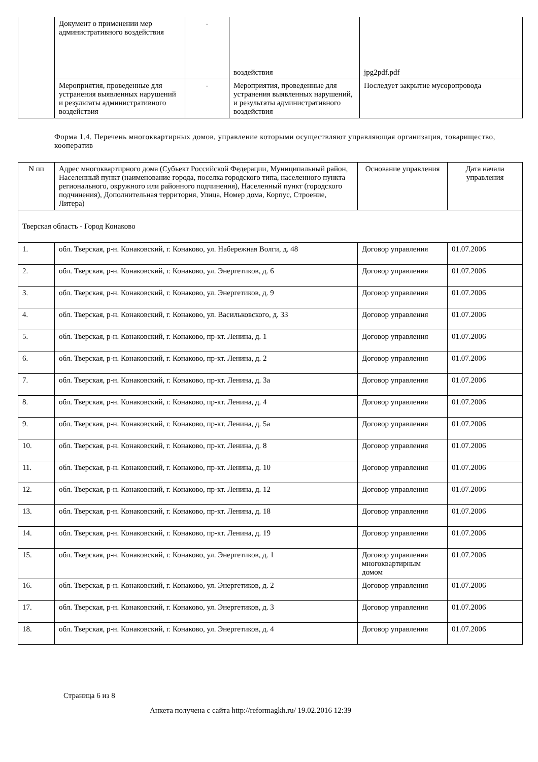| | Документ о применении мер административного воздействия | - | воздействия | jpg2pdf.pdf |
| | Мероприятия, проведенные для устранения выявленных нарушений и результаты административного воздействия | - | Мероприятия, проведенные для устранения выявленных нарушений, и результаты административного воздействия | Последует закрытие мусоропровода |
Форма 1.4. Перечень многоквартирных домов, управление которыми осуществляют управляющая организация, товарищество, кооператив
| N пп | Адрес многоквартирного дома (Субъект Российской Федерации, Муниципальный район, Населенный пункт (наименование города, поселка городского типа, населенного пункта регионального, окружного или районного подчинения), Населенный пункт (городского подчинения), Дополнительная территория, Улица, Номер дома, Корпус, Строение, Литера) | Основание управления | Дата начала управления |
| --- | --- | --- | --- |
| Тверская область - Город Конаково | | | |
| 1. | обл. Тверская, р-н. Конаковский, г. Конаково, ул. Набережная Волги, д. 48 | Договор управления | 01.07.2006 |
| 2. | обл. Тверская, р-н. Конаковский, г. Конаково, ул. Энергетиков, д. 6 | Договор управления | 01.07.2006 |
| 3. | обл. Тверская, р-н. Конаковский, г. Конаково, ул. Энергетиков, д. 9 | Договор управления | 01.07.2006 |
| 4. | обл. Тверская, р-н. Конаковский, г. Конаково, ул. Васильковского, д. 33 | Договор управления | 01.07.2006 |
| 5. | обл. Тверская, р-н. Конаковский, г. Конаково, пр-кт. Ленина, д. 1 | Договор управления | 01.07.2006 |
| 6. | обл. Тверская, р-н. Конаковский, г. Конаково, пр-кт. Ленина, д. 2 | Договор управлеиня | 01.07.2006 |
| 7. | обл. Тверская, р-н. Конаковский, г. Конаково, пр-кт. Ленина, д. 3а | Договор управления | 01.07.2006 |
| 8. | обл. Тверская, р-н. Конаковский, г. Конаково, пр-кт. Ленина, д. 4 | Договор управления | 01.07.2006 |
| 9. | обл. Тверская, р-н. Конаковский, г. Конаково, пр-кт. Ленина, д. 5а | Договор управления | 01.07.2006 |
| 10. | обл. Тверская, р-н. Конаковский, г. Конаково, пр-кт. Ленина, д. 8 | Договор управления | 01.07.2006 |
| 11. | обл. Тверская, р-н. Конаковский, г. Конаково, пр-кт. Ленина, д. 10 | Договор управления | 01.07.2006 |
| 12. | обл. Тверская, р-н. Конаковский, г. Конаково, пр-кт. Ленина, д. 12 | Договор управления | 01.07.2006 |
| 13. | обл. Тверская, р-н. Конаковский, г. Конаково, пр-кт. Ленина, д. 18 | Договор управления | 01.07.2006 |
| 14. | обл. Тверская, р-н. Конаковский, г. Конаково, пр-кт. Ленина, д. 19 | Договор управления | 01.07.2006 |
| 15. | обл. Тверская, р-н. Конаковский, г. Конаково, ул. Энергетиков, д. 1 | Договор управления многоквартирным домом | 01.07.2006 |
| 16. | обл. Тверская, р-н. Конаковский, г. Конаково, ул. Энергетиков, д. 2 | Договор управления | 01.07.2006 |
| 17. | обл. Тверская, р-н. Конаковский, г. Конаково, ул. Энергетиков, д. 3 | Договор управления | 01.07.2006 |
| 18. | обл. Тверская, р-н. Конаковский, г. Конаково, ул. Энергетиков, д. 4 | Договор управления | 01.07.2006 |
Страница 6 из 8
Анкета получена с сайта http://reformagkh.ru/ 19.02.2016 12:39